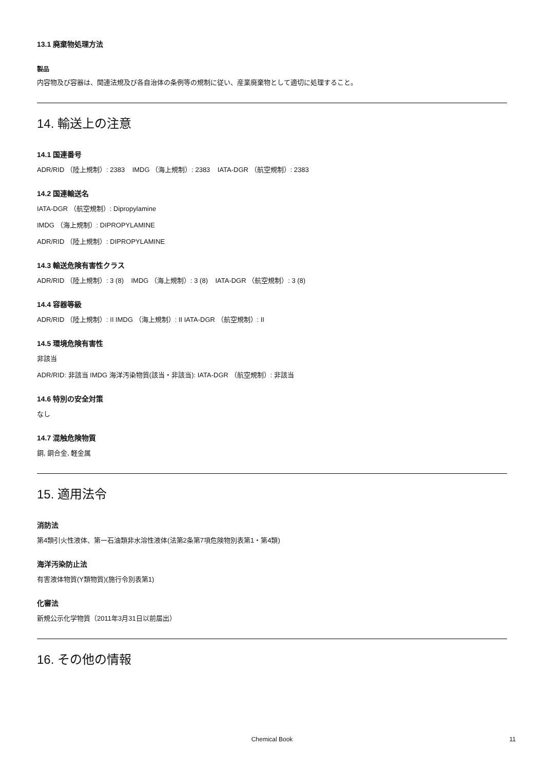13.1 廃棄物処理方法
製品
内容物及び容器は、関連法規及び各自治体の条例等の規制に従い、産業廃棄物として適切に処理すること。
14. 輸送上の注意
14.1 国連番号
ADR/RID （陸上規制）: 2383 IMDG （海上規制）: 2383 IATA-DGR （航空規制）: 2383
14.2 国連輸送名
IATA-DGR （航空規制）: Dipropylamine
IMDG （海上規制）: DIPROPYLAMINE
ADR/RID （陸上規制）: DIPROPYLAMINE
14.3 輸送危険有害性クラス
ADR/RID （陸上規制）: 3 (8) IMDG （海上規制）: 3 (8) IATA-DGR （航空規制）: 3 (8)
14.4 容器等級
ADR/RID （陸上規制）: II IMDG （海上規制）: II IATA-DGR （航空規制）: II
14.5 環境危険有害性
非該当
ADR/RID: 非該当 IMDG 海洋汚染物質(該当・非該当): IATA-DGR （航空規制）: 非該当
14.6 特別の安全対策
なし
14.7 混触危険物質
銅, 銅合金, 軽金属
15. 適用法令
消防法
第4類引火性液体、第一石油類非水溶性液体(法第2条第7項危険物別表第1・第4類)
海洋汚染防止法
有害液体物質(Y類物質)(施行令別表第1)
化審法
新規公示化学物質（2011年3月31日以前届出）
16. その他の情報
Chemical Book
11